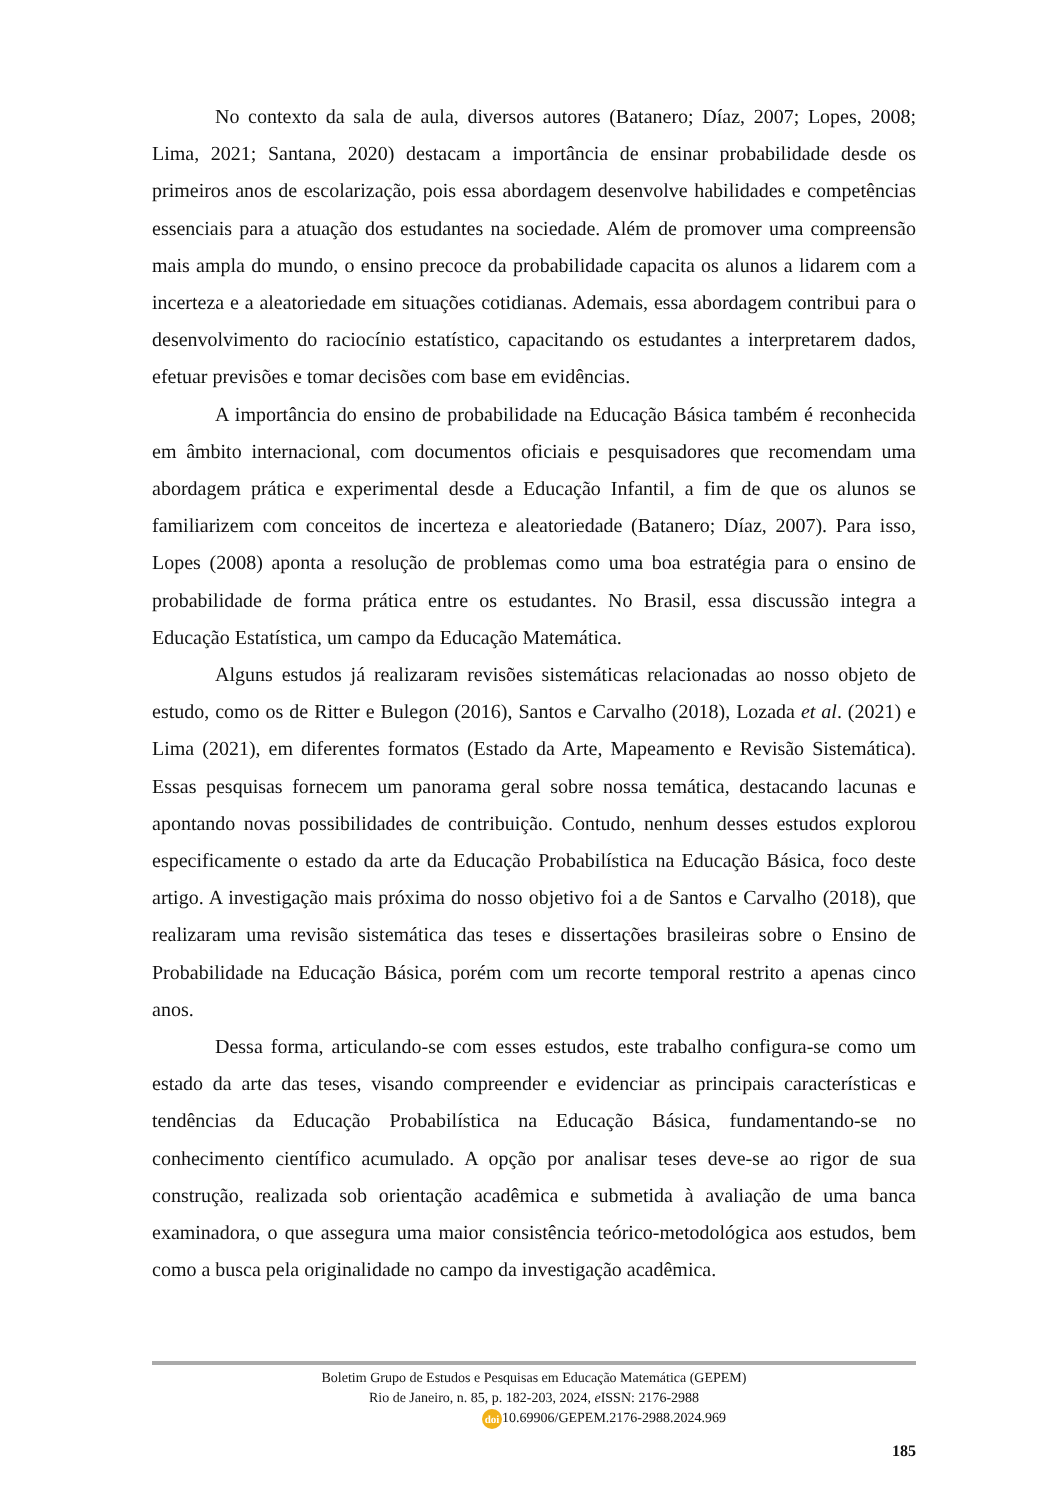No contexto da sala de aula, diversos autores (Batanero; Díaz, 2007; Lopes, 2008; Lima, 2021; Santana, 2020) destacam a importância de ensinar probabilidade desde os primeiros anos de escolarização, pois essa abordagem desenvolve habilidades e competências essenciais para a atuação dos estudantes na sociedade. Além de promover uma compreensão mais ampla do mundo, o ensino precoce da probabilidade capacita os alunos a lidarem com a incerteza e a aleatoriedade em situações cotidianas. Ademais, essa abordagem contribui para o desenvolvimento do raciocínio estatístico, capacitando os estudantes a interpretarem dados, efetuar previsões e tomar decisões com base em evidências.
A importância do ensino de probabilidade na Educação Básica também é reconhecida em âmbito internacional, com documentos oficiais e pesquisadores que recomendam uma abordagem prática e experimental desde a Educação Infantil, a fim de que os alunos se familiarizem com conceitos de incerteza e aleatoriedade (Batanero; Díaz, 2007). Para isso, Lopes (2008) aponta a resolução de problemas como uma boa estratégia para o ensino de probabilidade de forma prática entre os estudantes. No Brasil, essa discussão integra a Educação Estatística, um campo da Educação Matemática.
Alguns estudos já realizaram revisões sistemáticas relacionadas ao nosso objeto de estudo, como os de Ritter e Bulegon (2016), Santos e Carvalho (2018), Lozada et al. (2021) e Lima (2021), em diferentes formatos (Estado da Arte, Mapeamento e Revisão Sistemática). Essas pesquisas fornecem um panorama geral sobre nossa temática, destacando lacunas e apontando novas possibilidades de contribuição. Contudo, nenhum desses estudos explorou especificamente o estado da arte da Educação Probabilística na Educação Básica, foco deste artigo. A investigação mais próxima do nosso objetivo foi a de Santos e Carvalho (2018), que realizaram uma revisão sistemática das teses e dissertações brasileiras sobre o Ensino de Probabilidade na Educação Básica, porém com um recorte temporal restrito a apenas cinco anos.
Dessa forma, articulando-se com esses estudos, este trabalho configura-se como um estado da arte das teses, visando compreender e evidenciar as principais características e tendências da Educação Probabilística na Educação Básica, fundamentando-se no conhecimento científico acumulado. A opção por analisar teses deve-se ao rigor de sua construção, realizada sob orientação acadêmica e submetida à avaliação de uma banca examinadora, o que assegura uma maior consistência teórico-metodológica aos estudos, bem como a busca pela originalidade no campo da investigação acadêmica.
Boletim Grupo de Estudos e Pesquisas em Educação Matemática (GEPEM)
Rio de Janeiro, n. 85, p. 182-203, 2024, e ISSN: 2176-2988
doi 10.69906/GEPEM.2176-2988.2024.969
185